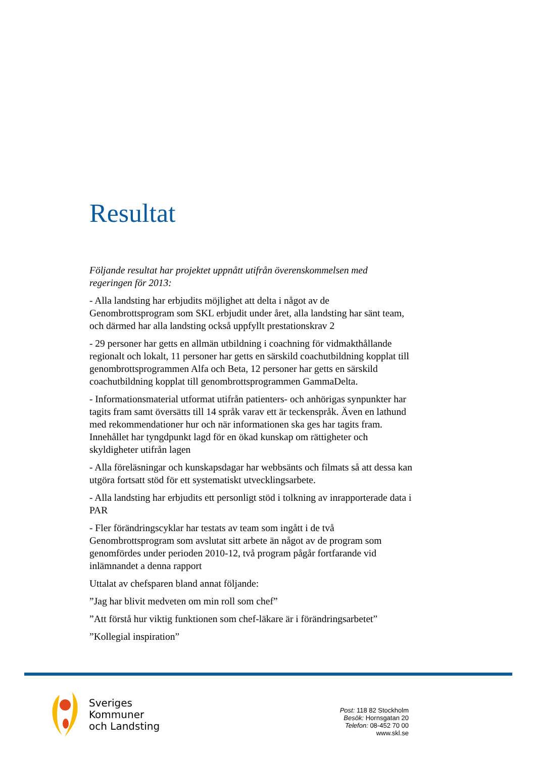Resultat
Följande resultat har projektet uppnått utifrån överenskommelsen med regeringen för 2013:
- Alla landsting har erbjudits möjlighet att delta i något av de Genombrottsprogram som SKL erbjudit under året, alla landsting har sänt team, och därmed har alla landsting också uppfyllt prestationskrav 2
- 29 personer har getts en allmän utbildning i coachning för vidmakthållande regionalt och lokalt, 11 personer har getts en särskild coachutbildning kopplat till genombrottsprogrammen Alfa och Beta, 12 personer har getts en särskild coachutbildning kopplat till genombrottsprogrammen GammaDelta.
- Informationsmaterial utformat utifrån patienters- och anhörigas synpunkter har tagits fram samt översätts till 14 språk varav ett är teckenspråk. Även en lathund med rekommendationer hur och när informationen ska ges har tagits fram. Innehållet har tyngdpunkt lagd för en ökad kunskap om rättigheter och skyldigheter utifrån lagen
- Alla föreläsningar och kunskapsdagar har webbsänts och filmats så att dessa kan utgöra fortsatt stöd för ett systematiskt utvecklingsarbete.
- Alla landsting har erbjudits ett personligt stöd i tolkning av inrapporterade data i PAR
- Fler förändringscyklar har testats av team som ingått i de två Genombrottsprogram som avslutat sitt arbete än något av de program som genomfördes under perioden 2010-12, två program pågår fortfarande vid inlämnandet a denna rapport
Uttalat av chefsparen bland annat följande:
”Jag har blivit medveten om min roll som chef”
”Att förstå hur viktig funktionen som chef-läkare är i förändringsarbetet”
”Kollegial inspiration”
Sveriges
Kommuner
och Landsting
Post: 118 82 Stockholm
Besök: Hornsgatan 20
Telefon: 08-452 70 00
www.skl.se